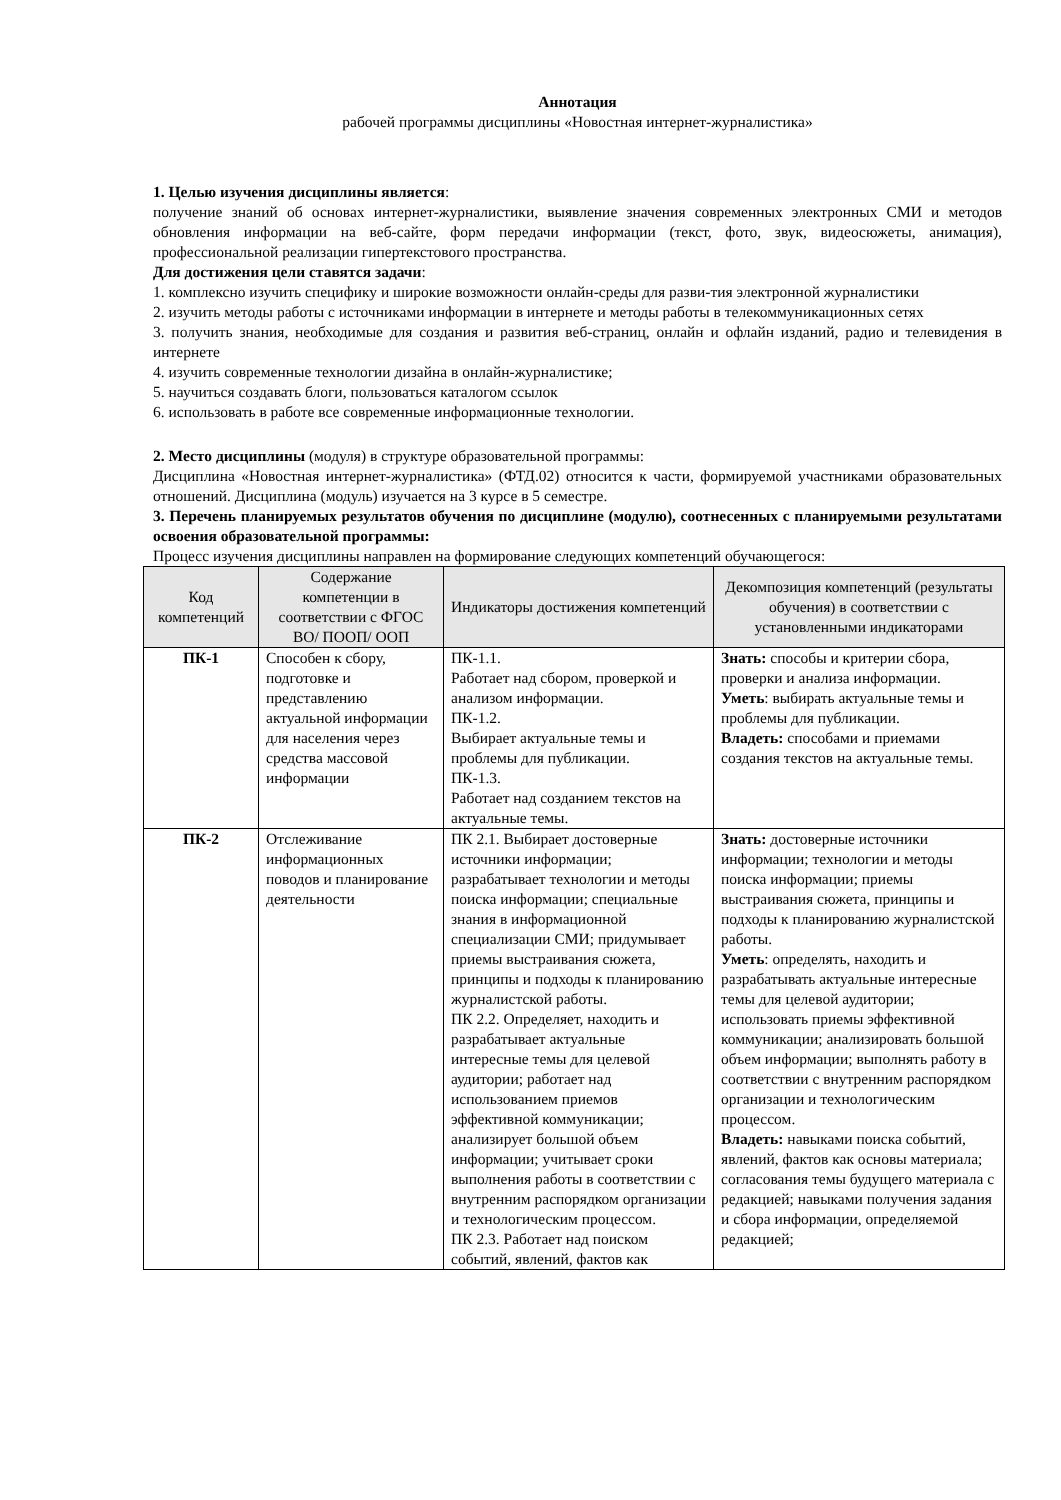Аннотация
рабочей программы дисциплины «Новостная интернет-журналистика»
1. Целью изучения дисциплины является:
получение знаний об основах интернет-журналистики, выявление значения современных электронных СМИ и методов обновления информации на веб-сайте, форм передачи информации (текст, фото, звук, видеосюжеты, анимация), профессиональной реализации гипертекстового пространства.
Для достижения цели ставятся задачи:
1. комплексно изучить специфику и широкие возможности онлайн-среды для разви-тия электронной журналистики
2. изучить методы работы с источниками информации в интернете и методы работы в телекоммуникационных сетях
3. получить знания, необходимые для создания и развития веб-страниц, онлайн и офлайн изданий, радио и телевидения в интернете
4. изучить современные технологии дизайна в онлайн-журналистике;
5. научиться создавать блоги, пользоваться каталогом ссылок
6. использовать в работе все современные информационные технологии.
2. Место дисциплины (модуля) в структуре образовательной программы:
Дисциплина «Новостная интернет-журналистика» (ФТД.02) относится к части, формируемой участниками образовательных отношений. Дисциплина (модуль) изучается на 3 курсе в 5 семестре.
3. Перечень планируемых результатов обучения по дисциплине (модулю), соотнесенных с планируемыми результатами освоения образовательной программы:
Процесс изучения дисциплины направлен на формирование следующих компетенций обучающегося:
| Код компетенций | Содержание компетенции в соответствии с ФГОС ВО/ ПООП/ ООП | Индикаторы достижения компетенций | Декомпозиция компетенций (результаты обучения) в соответствии с установленными индикаторами |
| --- | --- | --- | --- |
| ПК-1 | Способен к сбору, подготовке и представлению актуальной информации для населения через средства массовой информации | ПК-1.1. Работает над сбором, проверкой и анализом информации. ПК-1.2. Выбирает актуальные темы и проблемы для публикации. ПК-1.3. Работает над созданием текстов на актуальные темы. | Знать: способы и критерии сбора, проверки и анализа информации. Уметь : выбирать актуальные темы и проблемы для публикации. Владеть: способами и приемами создания текстов на актуальные темы. |
| ПК-2 | Отслеживание информационных поводов и планирование деятельности | ПК 2.1. Выбирает достоверные источники информации; разрабатывает технологии и методы поиска информации; специальные знания в информационной специализации СМИ; придумывает приемы выстраивания сюжета, принципы и подходы к планированию журналистской работы. ПК 2.2. Определяет, находить и разрабатывает актуальные интересные темы для целевой аудитории; работает над использованием приемов эффективной коммуникации; анализирует большой объем информации; учитывает сроки выполнения работы в соответствии с внутренним распорядком организации и технологическим процессом. ПК 2.3. Работает над поиском событий, явлений, фактов как | Знать: достоверные источники информации; технологии и методы поиска информации; приемы выстраивания сюжета, принципы и подходы к планированию журналистской работы. Уметь : определять, находить и разрабатывать актуальные интересные темы для целевой аудитории; использовать приемы эффективной коммуникации; анализировать большой объем информации; выполнять работу в соответствии с внутренним распорядком организации и технологическим процессом. Владеть: навыками поиска событий, явлений, фактов как основы материала; согласования темы будущего материала с редакцией; навыками получения задания и сбора информации, определяемой редакцией; |